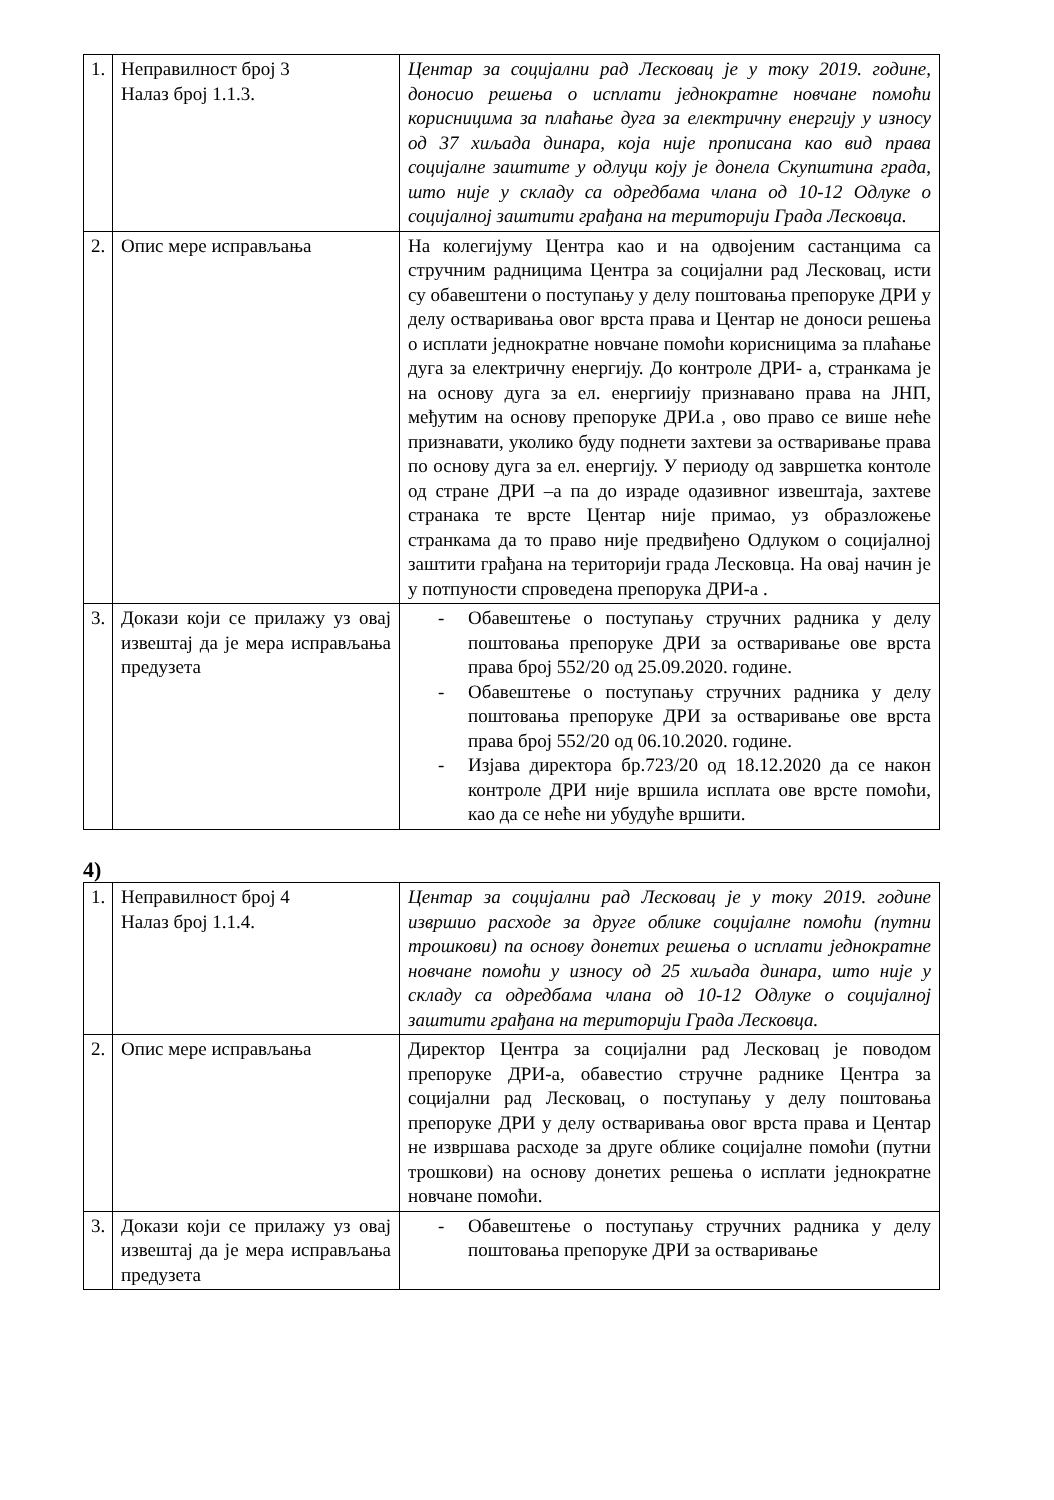| 1. | Неправилност број 3 Налаз број 1.1.3. | Центар за социјални рад Лесковац је у току 2019. године, доносио решења о исплати једнократне новчане помоћи корисницима за плаћање дуга за електричну енергију у износу од 37 хиљада динара, која није прописана као вид права социјалне заштите у одлуци коју је донела Скупштина града, што није у складу са одредбама члана од 10-12 Одлуке о социјалној заштити грађана на територији Града Лесковца. |
| 2. | Опис мере исправљања | На колегијуму Центра као и на одвојеним састанцима са стручним радницима Центра за социјални рад Лесковац, исти су обавештени о поступању у делу поштовања препоруке ДРИ у делу остваривања овог врста права и Центар не доноси решења о исплати једнократне новчане помоћи корисницима за плаћање дуга за електричну енергију. До контроле ДРИ- а, странкама је на основу дуга за ел. енергиију признавано права на ЈНП, међутим на основу препоруке ДРИ.а , ово право се више неће признавати, уколико буду поднети захтеви за остваривање права по основу дуга за ел. енергију. У периоду од завршетка контоле од стране ДРИ –а па до израде одазивног извештаја, захтеве странака те врсте Центар није примао, уз образложење странкама да то право није предвиђено Одлуком о социјалној заштити грађана на територији града Лесковца. На овај начин је у потпуности спроведена препорука ДРИ-а . |
| 3. | Докази који се прилажу уз овај извештај да је мера исправљања предузета | - Обавештење о поступању стручних радника у делу поштовања препоруке ДРИ за остваривање ове врста права број 552/20 од 25.09.2020. године. - Обавештење о поступању стручних радника у делу поштовања препоруке ДРИ за остваривање ове врста права број 552/20 од 06.10.2020. године. - Изјава директора бр.723/20 од 18.12.2020 да се након контроле ДРИ није вршила исплата ове врсте помоћи, као да се неће ни убудуће вршити. |
4)
| 1. | Неправилност број 4 Налаз број 1.1.4. | Центар за социјални рад Лесковац је у току 2019. године извршио расходе за друге облике социјалне помоћи (путни трошкови) па основу донетих решења о исплати једнократне новчане помоћи у износу од 25 хиљада динара, што није у складу са одредбама члана од 10-12 Одлуке о социјалној заштити грађана на територији Града Лесковца. |
| 2. | Опис мере исправљања | Директор Центра за социјални рад Лесковац је поводом препоруке ДРИ-а, обавестио стручне раднике Центра за социјални рад Лесковац, о поступању у делу поштовања препоруке ДРИ у делу остваривања овог врста права и Центар не извршава расходе за друге облике социјалне помоћи (путни трошкови) на основу донетих решења о исплати једнократне новчане помоћи. |
| 3. | Докази који се прилажу уз овај извештај да је мера исправљања предузета | - Обавештење о поступању стручних радника у делу поштовања препоруке ДРИ за остваривање |